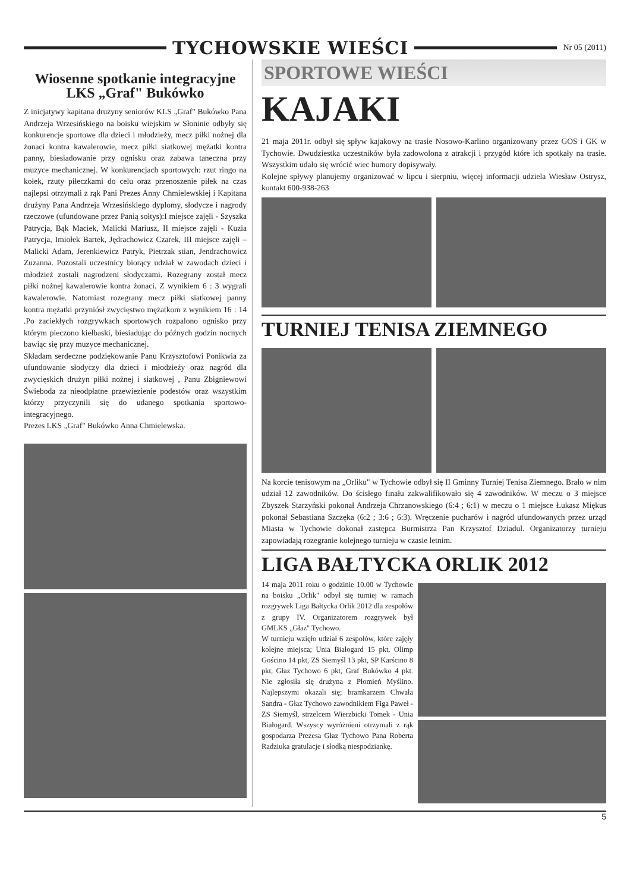TYCHOWSKIE WIEŚCI
Nr 05 (2011)
Wiosenne spotkanie integracyjne LKS „Graf" Bukówko
Z inicjatywy kapitana drużyny seniorów KLS „Graf" Bukówko Pana Andrzeja Wrzesińskiego na boisku wiejskim w Słoninie odbyły się konkurencje sportowe dla dzieci i młodzieży, mecz piłki nożnej dla żonaci kontra kawalerowie, mecz piłki siatkowej mężatki kontra panny, biesiadowanie przy ognisku oraz zabawa taneczna przy muzyce mechanicznej. W konkurencjach sportowych: rzut ringo na kołek, rzuty piłeczkami do celu oraz przenoszenie piłek na czas najlepsi otrzymali z rąk Pani Prezes Anny Chmielewskiej i Kapitana drużyny Pana Andrzeja Wrzesińskiego dyplomy, słodycze i nagrody rzeczowe (ufundowane przez Panią sołtys):I miejsce zajęli - Szyszka Patrycja, Bąk Maciek, Malicki Mariusz, II miejsce zajęli - Kuzia Patrycja, Imiołek Bartek, Jędrachowicz Czarek, III miejsce zajęli – Malicki Adam, Jerenkiewicz Patryk, Pietrzak stian, Jendrachowicz Zuzanna. Pozostali uczestnicy biorący udział w zawodach dzieci i młodzież zostali nagrodzeni słodyczami. Rozegrany został mecz piłki nożnej kawalerowie kontra żonaci. Z wynikiem 6 : 3 wygrali kawalerowie. Natomiast rozegrany mecz piłki siatkowej panny kontra mężatki przyniósł zwycięstwo mężatkom z wynikiem 16 : 14 .Po zaciekłych rozgrywkach sportowych rozpalono ognisko przy którym pieczono kiełbaski, biesiadując do późnych godzin nocnych bawiąc się przy muzyce mechanicznej.
Składam serdeczne podziękowanie Panu Krzysztofowi Ponikwia za ufundowanie słodyczy dla dzieci i młodzieży oraz nagród dla zwycięskich drużyn piłki nożnej i siatkowej , Panu Zbigniewowi Świeboda za nieodpłatne przewiezienie podestów oraz wszystkim którzy przyczynili się do udanego spotkania sportowo- integracyjnego.
Prezes LKS „Graf" Bukówko Anna Chmielewska.
SPORTOWE WIEŚCI
KAJAKI
21 maja 2011r. odbył się spływ kajakowy na trasie Nosowo-Karlino organizowany przez GOS i GK w Tychowie. Dwudziestka uczestników była zadowolona z atrakcji i przygód które ich spotkały na trasie. Wszystkim udało się wrócić wiec humory dopisywały.
Kolejne spływy planujemy organizować w lipcu i sierpniu, więcej informacji udziela Wiesław Ostrysz, kontakt 600-938-263
TURNIEJ TENISA ZIEMNEGO
Na korcie tenisowym na „Orliku" w Tychowie odbył się II Gminny Turniej Tenisa Ziemnego. Brało w nim udział 12 zawodników. Do ścisłego finału zakwalifikowało się 4 zawodników. W meczu o 3 miejsce Zbyszek Starzyński pokonał Andrzeja Chrzanowskiego (6:4 ; 6:1) w meczu o 1 miejsce Łukasz Miękus pokonał Sebastiana Szczęka (6:2 ; 3:6 ; 6:3). Wręczenie pucharów i nagród ufundowanych przez urząd Miasta w Tychowie dokonał zastępca Burmistrza Pan Krzysztof Dziadul. Organizatorzy turnieju zapowiadają rozegranie kolejnego turnieju w czasie letnim.
LIGA BAŁTYCKA ORLIK 2012
14 maja 2011 roku o godzinie 10.00 w Tychowie na boisku „Orlik" odbył się turniej w ramach rozgrywek Liga Bałtycka Orlik 2012 dla zespołów z grupy IV. Organizatorem rozgrywek był GMLKS „Głaz" Tychowo.
W turnieju wzięło udział 6 zespołów, które zajęły kolejne miejsca; Unia Białogard 15 pkt, Olimp Gościno 14 pkt, ZS Siemyśl 13 pkt, SP Karścino 8 pkt, Głaz Tychowo 6 pkt, Graf Bukówko 4 pkt. Nie zgłosiła się drużyna z Płomień Myślino. Najlepszymi okazali się; bramkarzem Chwała Sandra - Głaz Tychowo zawodnikiem Figa Paweł - ZS Siemyśl, strzelcem Wierzbicki Tomek - Unia Białogard. Wszyscy wyróżnieni otrzymali z rąk gospodarza Prezesa Głaz Tychowo Pana Roberta Radziuka gratulacje i słodką niespodziankę.
5